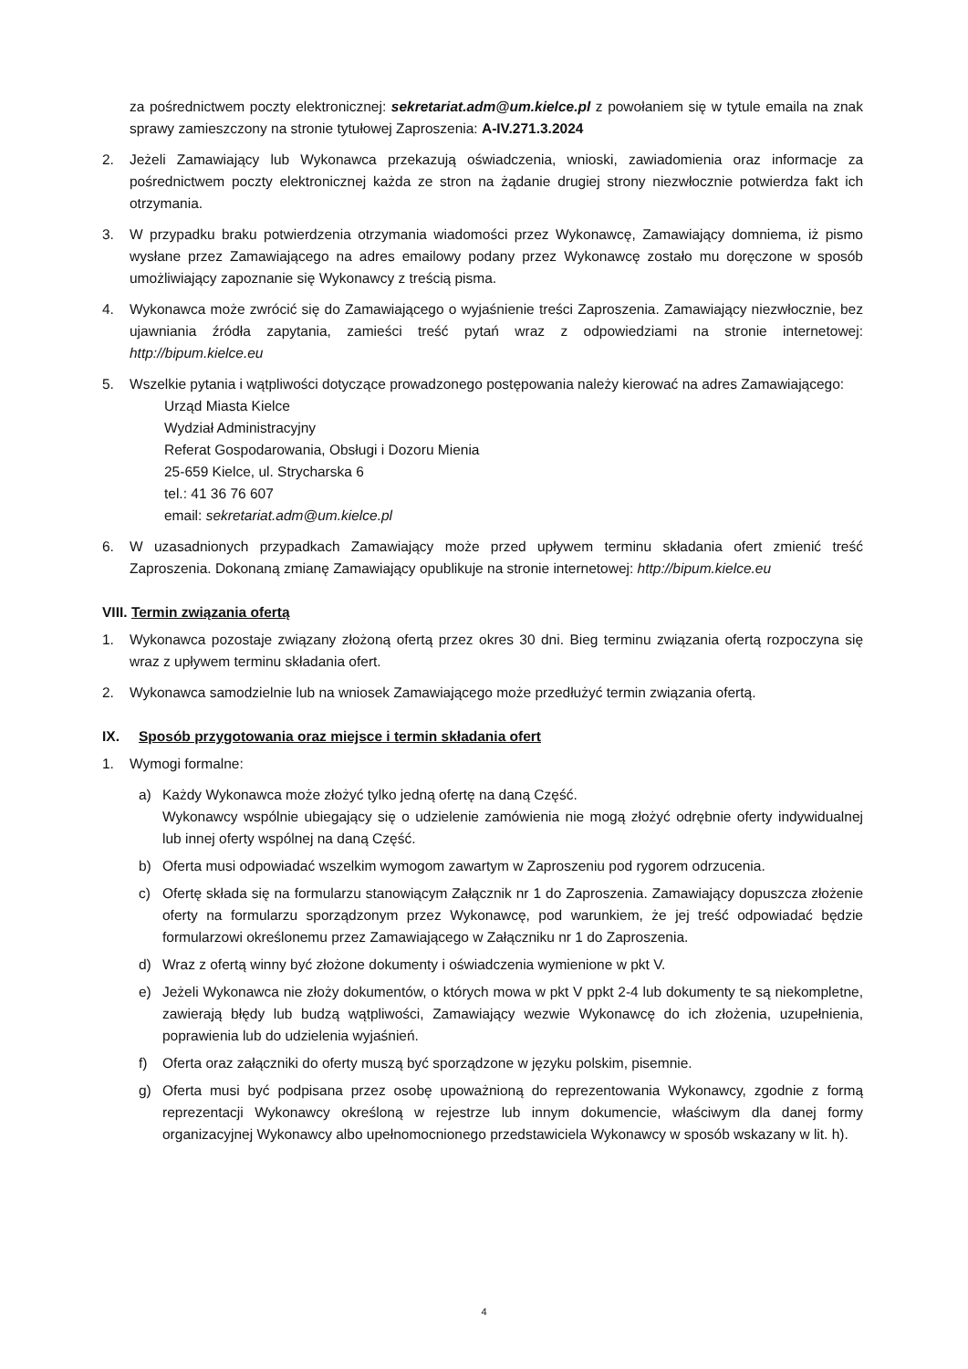za pośrednictwem poczty elektronicznej: sekretariat.adm@um.kielce.pl z powołaniem się w tytule emaila na znak sprawy zamieszczony na stronie tytułowej Zaproszenia: A-IV.271.3.2024
2. Jeżeli Zamawiający lub Wykonawca przekazują oświadczenia, wnioski, zawiadomienia oraz informacje za pośrednictwem poczty elektronicznej każda ze stron na żądanie drugiej strony niezwłocznie potwierdza fakt ich otrzymania.
3. W przypadku braku potwierdzenia otrzymania wiadomości przez Wykonawcę, Zamawiający domniema, iż pismo wysłane przez Zamawiającego na adres emailowy podany przez Wykonawcę zostało mu doręczone w sposób umożliwiający zapoznanie się Wykonawcy z treścią pisma.
4. Wykonawca może zwrócić się do Zamawiającego o wyjaśnienie treści Zaproszenia. Zamawiający niezwłocznie, bez ujawniania źródła zapytania, zamieści treść pytań wraz z odpowiedziami na stronie internetowej: http://bipum.kielce.eu
5. Wszelkie pytania i wątpliwości dotyczące prowadzonego postępowania należy kierować na adres Zamawiającego:
Urząd Miasta Kielce
Wydział Administracyjny
Referat Gospodarowania, Obsługi i Dozoru Mienia
25-659 Kielce, ul. Strycharska 6
tel.: 41 36 76 607
email: sekretariat.adm@um.kielce.pl
6. W uzasadnionych przypadkach Zamawiający może przed upływem terminu składania ofert zmienić treść Zaproszenia. Dokonaną zmianę Zamawiający opublikuje na stronie internetowej: http://bipum.kielce.eu
VIII. Termin związania ofertą
1. Wykonawca pozostaje związany złożoną ofertą przez okres 30 dni. Bieg terminu związania ofertą rozpoczyna się wraz z upływem terminu składania ofert.
2. Wykonawca samodzielnie lub na wniosek Zamawiającego może przedłużyć termin związania ofertą.
IX. Sposób przygotowania oraz miejsce i termin składania ofert
1. Wymogi formalne:
a) Każdy Wykonawca może złożyć tylko jedną ofertę na daną Część.
Wykonawcy wspólnie ubiegający się o udzielenie zamówienia nie mogą złożyć odrębnie oferty indywidualnej lub innej oferty wspólnej na daną Część.
b) Oferta musi odpowiadać wszelkim wymogom zawartym w Zaproszeniu pod rygorem odrzucenia.
c) Ofertę składa się na formularzu stanowiącym Załącznik nr 1 do Zaproszenia. Zamawiający dopuszcza złożenie oferty na formularzu sporządzonym przez Wykonawcę, pod warunkiem, że jej treść odpowiadać będzie formularzowi określonemu przez Zamawiającego w Załączniku nr 1 do Zaproszenia.
d) Wraz z ofertą winny być złożone dokumenty i oświadczenia wymienione w pkt V.
e) Jeżeli Wykonawca nie złoży dokumentów, o których mowa w pkt V ppkt 2-4 lub dokumenty te są niekompletne, zawierają błędy lub budzą wątpliwości, Zamawiający wezwie Wykonawcę do ich złożenia, uzupełnienia, poprawienia lub do udzielenia wyjaśnień.
f) Oferta oraz załączniki do oferty muszą być sporządzone w języku polskim, pisemnie.
g) Oferta musi być podpisana przez osobę upoważnioną do reprezentowania Wykonawcy, zgodnie z formą reprezentacji Wykonawcy określoną w rejestrze lub innym dokumencie, właściwym dla danej formy organizacyjnej Wykonawcy albo upełnomocnionego przedstawiciela Wykonawcy w sposób wskazany w lit. h).
4